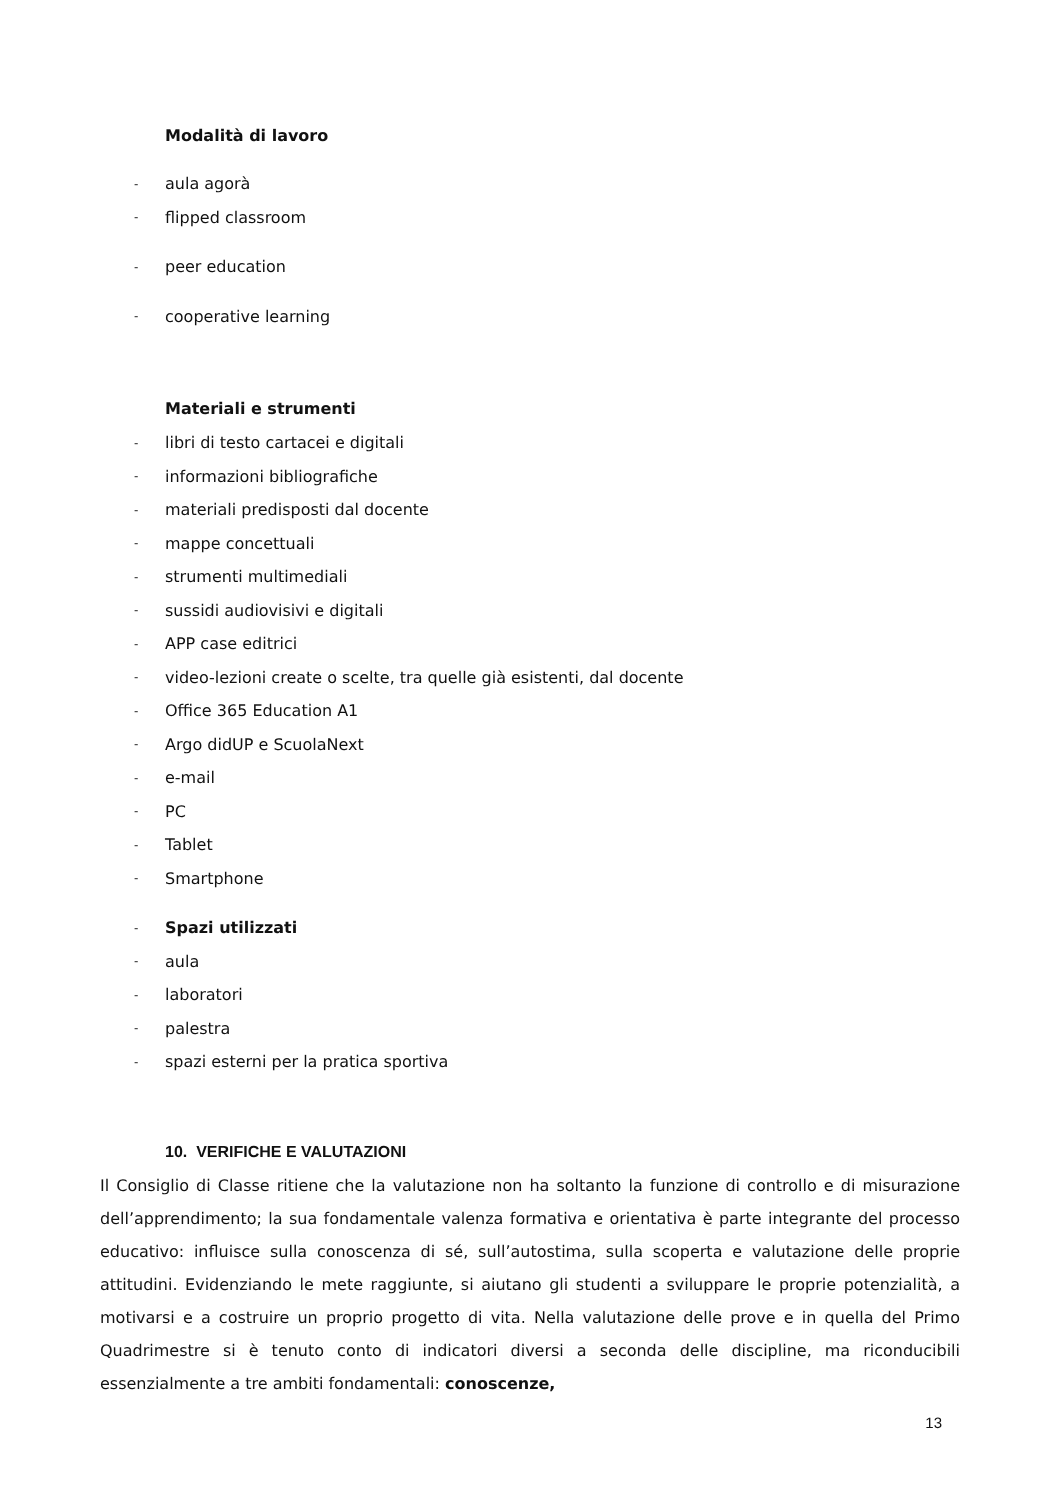Modalità di lavoro
- aula agorà
- flipped classroom
- peer education
- cooperative learning
Materiali e strumenti
- libri di testo cartacei e digitali
- informazioni bibliografiche
- materiali predisposti dal docente
- mappe concettuali
- strumenti multimediali
- sussidi audiovisivi e digitali
- APP case editrici
- video-lezioni create o scelte, tra quelle già esistenti, dal docente
- Office 365 Education A1
- Argo didUP e ScuolaNext
- e-mail
- PC
- Tablet
- Smartphone
- Spazi utilizzati
- aula
- laboratori
- palestra
- spazi esterni per la pratica sportiva
10. VERIFICHE E VALUTAZIONI
Il Consiglio di Classe ritiene che la valutazione non ha soltanto la funzione di controllo e di misurazione dell’apprendimento; la sua fondamentale valenza formativa e orientativa è parte integrante del processo educativo: influisce sulla conoscenza di sé, sull’autostima, sulla scoperta e valutazione delle proprie attitudini. Evidenziando le mete raggiunte, si aiutano gli studenti a sviluppare le proprie potenzialità, a motivarsi e a costruire un proprio progetto di vita. Nella valutazione delle prove e in quella del Primo Quadrimestre si è tenuto conto di indicatori diversi a seconda delle discipline, ma riconducibili essenzialmente a tre ambiti fondamentali: conoscenze,
13